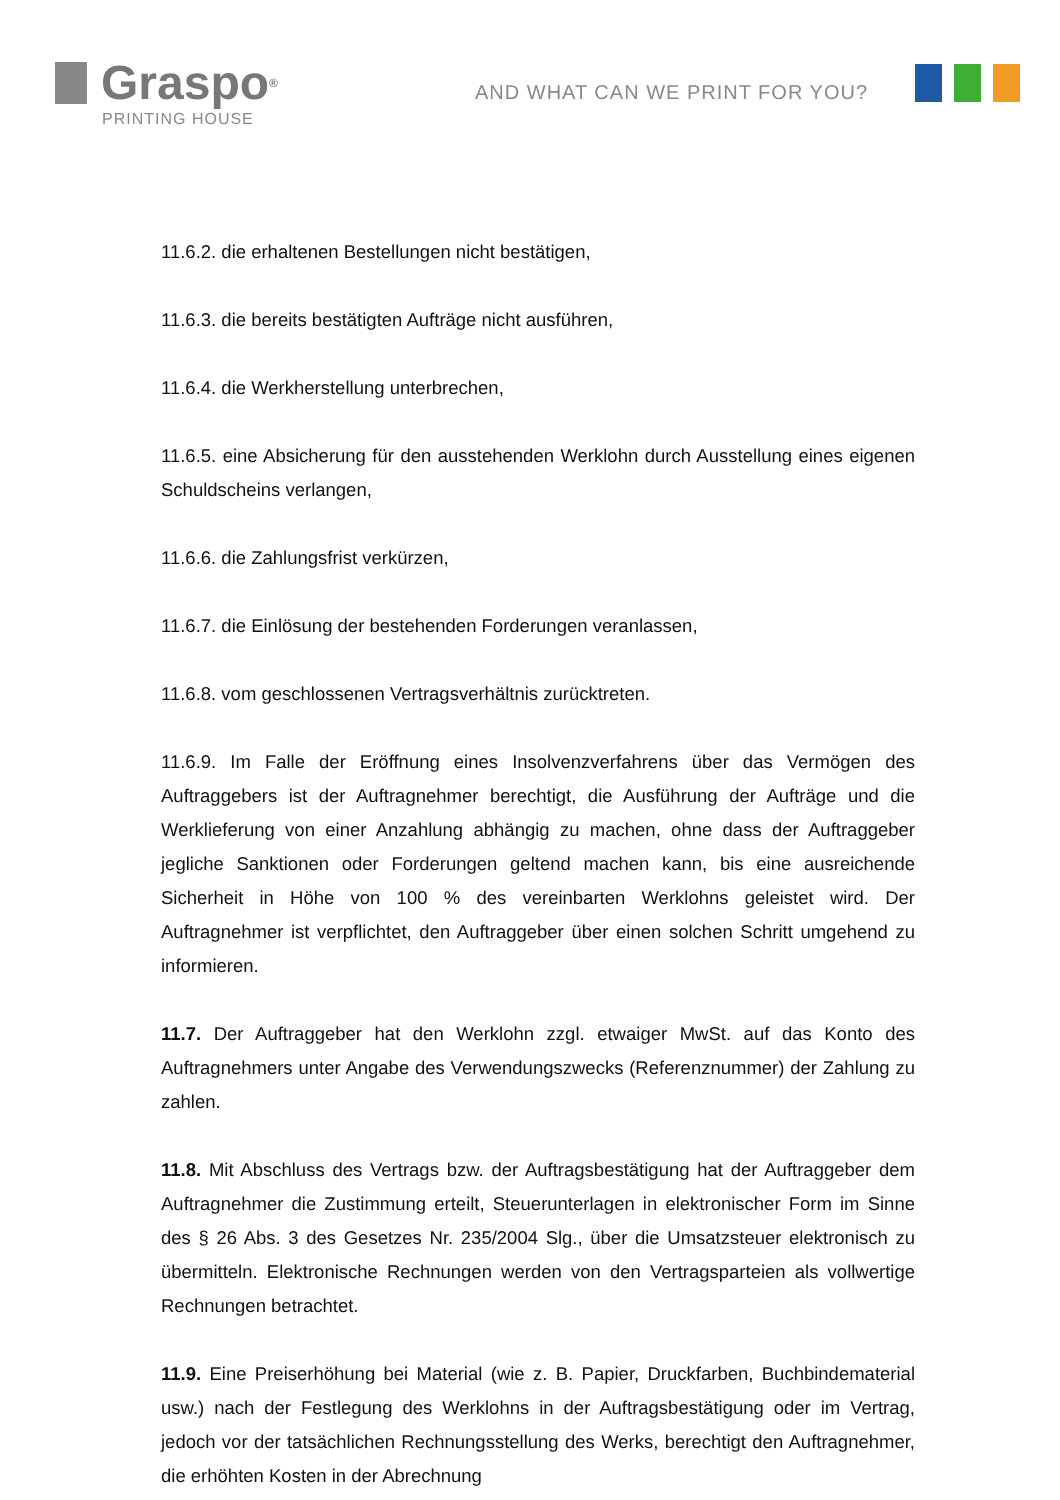Graspo<sup>®</sup>
PRINTING HOUSE
AND WHAT CAN WE PRINT FOR YOU?
11.6.2. die erhaltenen Bestellungen nicht bestätigen,
11.6.3. die bereits bestätigten Aufträge nicht ausführen,
11.6.4. die Werkherstellung unterbrechen,
11.6.5. eine Absicherung für den ausstehenden Werklohn durch Ausstellung eines eigenen Schuldscheins verlangen,
11.6.6. die Zahlungsfrist verkürzen,
11.6.7. die Einlösung der bestehenden Forderungen veranlassen,
11.6.8. vom geschlossenen Vertragsverhältnis zurücktreten.
11.6.9. Im Falle der Eröffnung eines Insolvenzverfahrens über das Vermögen des Auftraggebers ist der Auftragnehmer berechtigt, die Ausführung der Aufträge und die Werklieferung von einer Anzahlung abhängig zu machen, ohne dass der Auftraggeber jegliche Sanktionen oder Forderungen geltend machen kann, bis eine ausreichende Sicherheit in Höhe von 100 % des vereinbarten Werklohns geleistet wird. Der Auftragnehmer ist verpflichtet, den Auftraggeber über einen solchen Schritt umgehend zu informieren.
11.7. Der Auftraggeber hat den Werklohn zzgl. etwaiger MwSt. auf das Konto des Auftragnehmers unter Angabe des Verwendungszwecks (Referenznummer) der Zahlung zu zahlen.
11.8. Mit Abschluss des Vertrags bzw. der Auftragsbestätigung hat der Auftraggeber dem Auftragnehmer die Zustimmung erteilt, Steuerunterlagen in elektronischer Form im Sinne des § 26 Abs. 3 des Gesetzes Nr. 235/2004 Slg., über die Umsatzsteuer elektronisch zu übermitteln. Elektronische Rechnungen werden von den Vertragsparteien als vollwertige Rechnungen betrachtet.
11.9. Eine Preiserhöhung bei Material (wie z. B. Papier, Druckfarben, Buchbindematerial usw.) nach der Festlegung des Werklohns in der Auftragsbestätigung oder im Vertrag, jedoch vor der tatsächlichen Rechnungsstellung des Werks, berechtigt den Auftragnehmer, die erhöhten Kosten in der Abrechnung